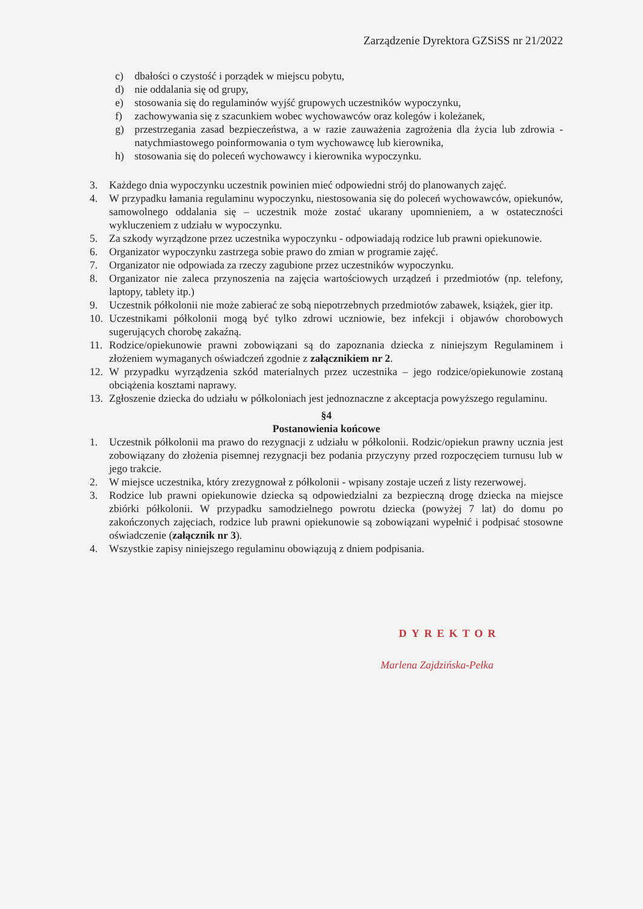Zarządzenie Dyrektora GZSiSS nr 21/2022
c) dbałości o czystość i porządek w miejscu pobytu,
d) nie oddalania się od grupy,
e) stosowania się do regulaminów wyjść grupowych uczestników wypoczynku,
f) zachowywania się z szacunkiem wobec wychowawców oraz kolegów i koleżanek,
g) przestrzegania zasad bezpieczeństwa, a w razie zauważenia zagrożenia dla życia lub zdrowia - natychmiastowego poinformowania o tym wychowawcę lub kierownika,
h) stosowania się do poleceń wychowawcy i kierownika wypoczynku.
3. Każdego dnia wypoczynku uczestnik powinien mieć odpowiedni strój do planowanych zajęć.
4. W przypadku łamania regulaminu wypoczynku, niestosowania się do poleceń wychowawców, opiekunów, samowolnego oddalania się – uczestnik może zostać ukarany upomnieniem, a w ostateczności wykluczeniem z udziału w wypoczynku.
5. Za szkody wyrządzone przez uczestnika wypoczynku - odpowiadają rodzice lub prawni opiekunowie.
6. Organizator wypoczynku zastrzega sobie prawo do zmian w programie zajęć.
7. Organizator nie odpowiada za rzeczy zagubione przez uczestników wypoczynku.
8. Organizator nie zaleca przynoszenia na zajęcia wartościowych urządzeń i przedmiotów (np. telefony, laptopy, tablety itp.)
9. Uczestnik półkolonii nie może zabierać ze sobą niepotrzebnych przedmiotów zabawek, książek, gier itp.
10. Uczestnikami półkolonii mogą być tylko zdrowi uczniowie, bez infekcji i objawów chorobowych sugerujących chorobę zakaźną.
11. Rodzice/opiekunowie prawni zobowiązani są do zapoznania dziecka z niniejszym Regulaminem i złożeniem wymaganych oświadczeń zgodnie z załącznikiem nr 2.
12. W przypadku wyrządzenia szkód materialnych przez uczestnika – jego rodzice/opiekunowie zostaną obciążenia kosztami naprawy.
13. Zgłoszenie dziecka do udziału w półkoloniach jest jednoznaczne z akceptacja powyższego regulaminu.
§4
Postanowienia końcowe
1. Uczestnik półkolonii ma prawo do rezygnacji z udziału w półkolonii. Rodzic/opiekun prawny ucznia jest zobowiązany do złożenia pisemnej rezygnacji bez podania przyczyny przed rozpoczęciem turnusu lub w jego trakcie.
2. W miejsce uczestnika, który zrezygnował z półkolonii - wpisany zostaje uczeń z listy rezerwowej.
3. Rodzice lub prawni opiekunowie dziecka są odpowiedzialni za bezpieczną drogę dziecka na miejsce zbiórki półkolonii. W przypadku samodzielnego powrotu dziecka (powyżej 7 lat) do domu po zakończonych zajęciach, rodzice lub prawni opiekunowie są zobowiązani wypełnić i podpisać stosowne oświadczenie (załącznik nr 3).
4. Wszystkie zapisy niniejszego regulaminu obowiązują z dniem podpisania.
DYREKTOR
Marlena Zajdzińska-Pełka